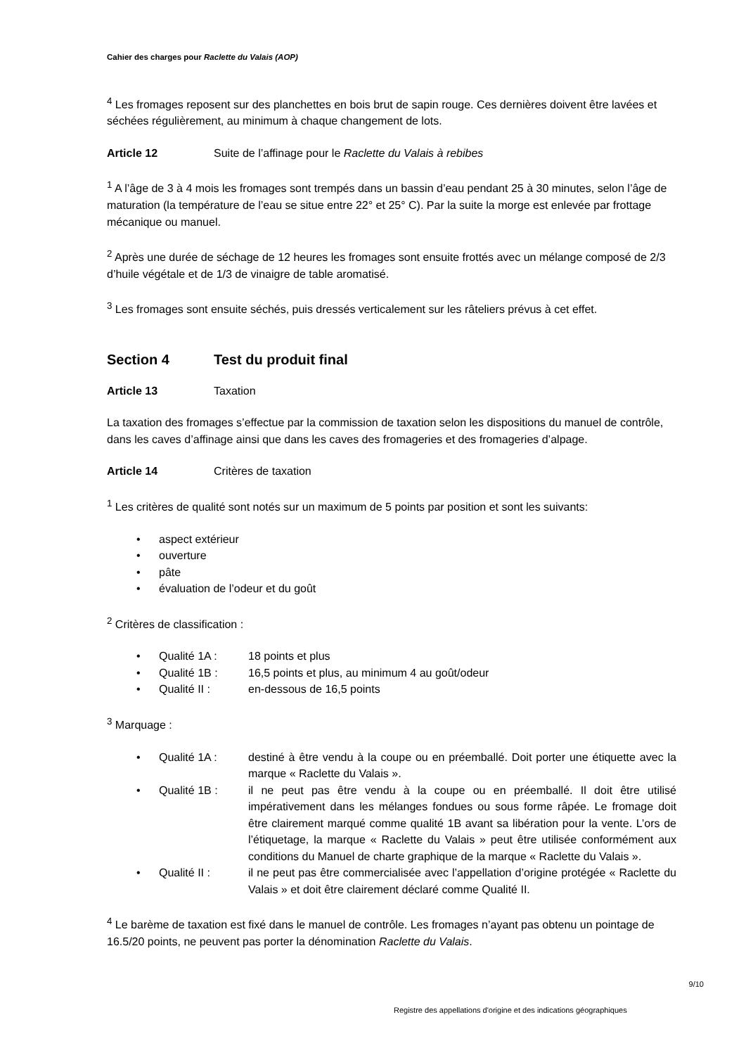Cahier des charges pour Raclette du Valais (AOP)
<sup>4</sup> Les fromages reposent sur des planchettes en bois brut de sapin rouge. Ces dernières doivent être lavées et séchées régulièrement, au minimum à chaque changement de lots.
Article 12 Suite de l’affinage pour le Raclette du Valais à rebibes
<sup>1</sup> A l’âge de 3 à 4 mois les fromages sont trempés dans un bassin d’eau pendant 25 à 30 minutes, selon l’âge de maturation (la température de l’eau se situe entre 22° et 25° C). Par la suite la morge est enlevée par frottage mécanique ou manuel.
<sup>2</sup> Après une durée de séchage de 12 heures les fromages sont ensuite frottés avec un mélange composé de 2/3 d’huile végétale et de 1/3 de vinaigre de table aromatisé.
<sup>3</sup> Les fromages sont ensuite séchés, puis dressés verticalement sur les râteliers prévus à cet effet.
Section 4 Test du produit final
Article 13 Taxation
La taxation des fromages s’effectue par la commission de taxation selon les dispositions du manuel de contrôle, dans les caves d’affinage ainsi que dans les caves des fromageries et des fromageries d’alpage.
Article 14 Critères de taxation
<sup>1</sup> Les critères de qualité sont notés sur un maximum de 5 points par position et sont les suivants:
• aspect extérieur
• ouverture
• pâte
• évaluation de l’odeur et du goût
<sup>2</sup> Critères de classification :
• Qualité 1A : 18 points et plus
• Qualité 1B : 16,5 points et plus, au minimum 4 au goût/odeur
• Qualité II : en-dessous de 16,5 points
<sup>3</sup> Marquage :
• Qualité 1A : destiné à être vendu à la coupe ou en préemballé. Doit porter une étiquette avec la marque « Raclette du Valais ».
• Qualité 1B : il ne peut pas être vendu à la coupe ou en préemballé. Il doit être utilisé impérativement dans les mélanges fondues ou sous forme râpée. Le fromage doit être clairement marqué comme qualité 1B avant sa libération pour la vente. L’ors de l’étiquetage, la marque « Raclette du Valais » peut être utilisée conformément aux conditions du Manuel de charte graphique de la marque « Raclette du Valais ».
• Qualité II : il ne peut pas être commercialisée avec l’appellation d’origine protégée « Raclette du Valais » et doit être clairement déclaré comme Qualité II.
<sup>4</sup> Le barème de taxation est fixé dans le manuel de contrôle. Les fromages n’ayant pas obtenu un pointage de 16.5/20 points, ne peuvent pas porter la dénomination Raclette du Valais.
9/10
Registre des appellations d'origine et des indications géographiques